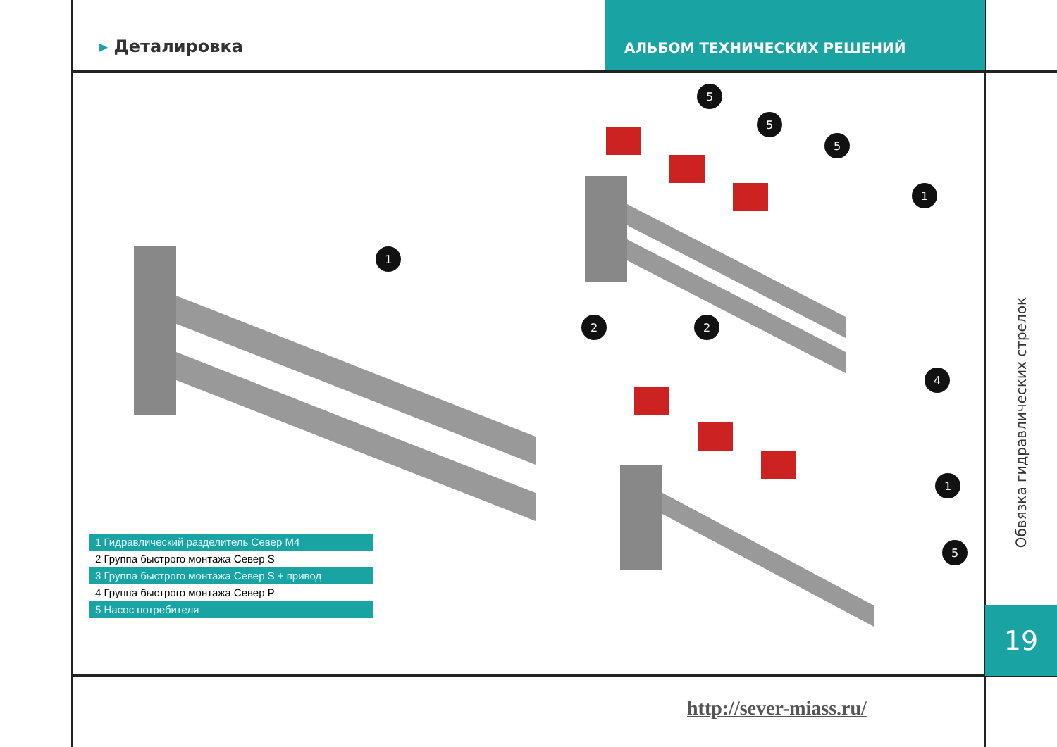▸ Деталировка
АЛЬБОМ ТЕХНИЧЕСКИХ РЕШЕНИЙ
1
5
5
5
1
2
2
4
1
5
1 Гидравлический разделитель Север М4
2 Группа быстрого монтажа Север S
3 Группа быстрого монтажа Север S + привод
4 Группа быстрого монтажа Север P
5 Насос потребителя
Обвязка гидравлических стрелок
19
http://sever-miass.ru/